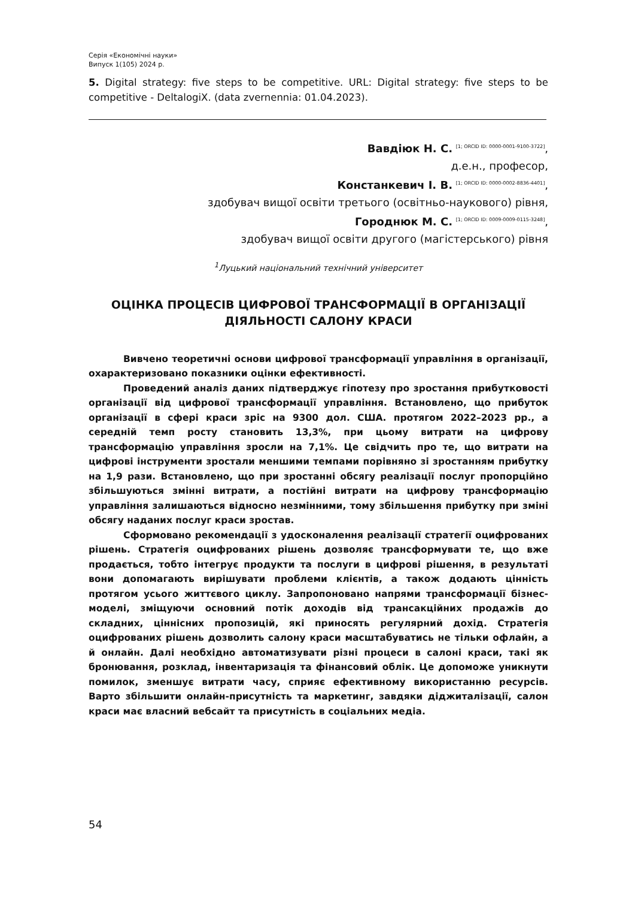Серія «Економічні науки»
Випуск 1(105) 2024 р.
5. Digital strategy: five steps to be competitive. URL: Digital strategy: five steps to be competitive - DeltalogiX. (data zvernennia: 01.04.2023).
Вавдіюк Н. С. <sup>[1; ORCID ID: 0000-0001-9100-3722]</sup>,
д.е.н., професор,
Констанкевич І. В. <sup>[1; ORCID ID: 0000-0002-8836-4401]</sup>,
здобувач вищої освіти третього (освітньо-наукового) рівня,
Городнюк М. С. <sup>[1; ORCID ID: 0009-0009-0115-3248]</sup>,
здобувач вищої освіти другого (магістерського) рівня
<sup>1</sup> Луцький національний технічний університет
ОЦІНКА ПРОЦЕСІВ ЦИФРОВОЇ ТРАНСФОРМАЦІЇ В ОРГАНІЗАЦІЇ ДІЯЛЬНОСТІ САЛОНУ КРАСИ
Вивчено теоретичні основи цифрової трансформації управління в організації, охарактеризовано показники оцінки ефективності.
Проведений аналіз даних підтверджує гіпотезу про зростання прибутковості організації від цифрової трансформації управління. Встановлено, що прибуток організації в сфері краси зріс на 9300 дол. США. протягом 2022–2023 рр., а середній темп росту становить 13,3%, при цьому витрати на цифрову трансформацію управління зросли на 7,1%. Це свідчить про те, що витрати на цифрові інструменти зростали меншими темпами порівняно зі зростанням прибутку на 1,9 рази. Встановлено, що при зростанні обсягу реалізації послуг пропорційно збільшуються змінні витрати, а постійні витрати на цифрову трансформацію управління залишаються відносно незмінними, тому збільшення прибутку при зміні обсягу наданих послуг краси зростав.
Сформовано рекомендації з удосконалення реалізації стратегії оцифрованих рішень. Стратегія оцифрованих рішень дозволяє трансформувати те, що вже продається, тобто інтегрує продукти та послуги в цифрові рішення, в результаті вони допомагають вирішувати проблеми клієнтів, а також додають цінність протягом усього життєвого циклу. Запропоновано напрями трансформації бізнес-моделі, зміщуючи основний потік доходів від трансакційних продажів до складних, ціннісних пропозицій, які приносять регулярний дохід. Стратегія оцифрованих рішень дозволить салону краси масштабуватись не тільки офлайн, а й онлайн. Далі необхідно автоматизувати різні процеси в салоні краси, такі як бронювання, розклад, інвентаризація та фінансовий облік. Це допоможе уникнути помилок, зменшує витрати часу, сприяє ефективному використанню ресурсів. Варто збільшити онлайн-присутність та маркетинг, завдяки діджиталізації, салон краси має власний вебсайт та присутність в соціальних медіа.
54